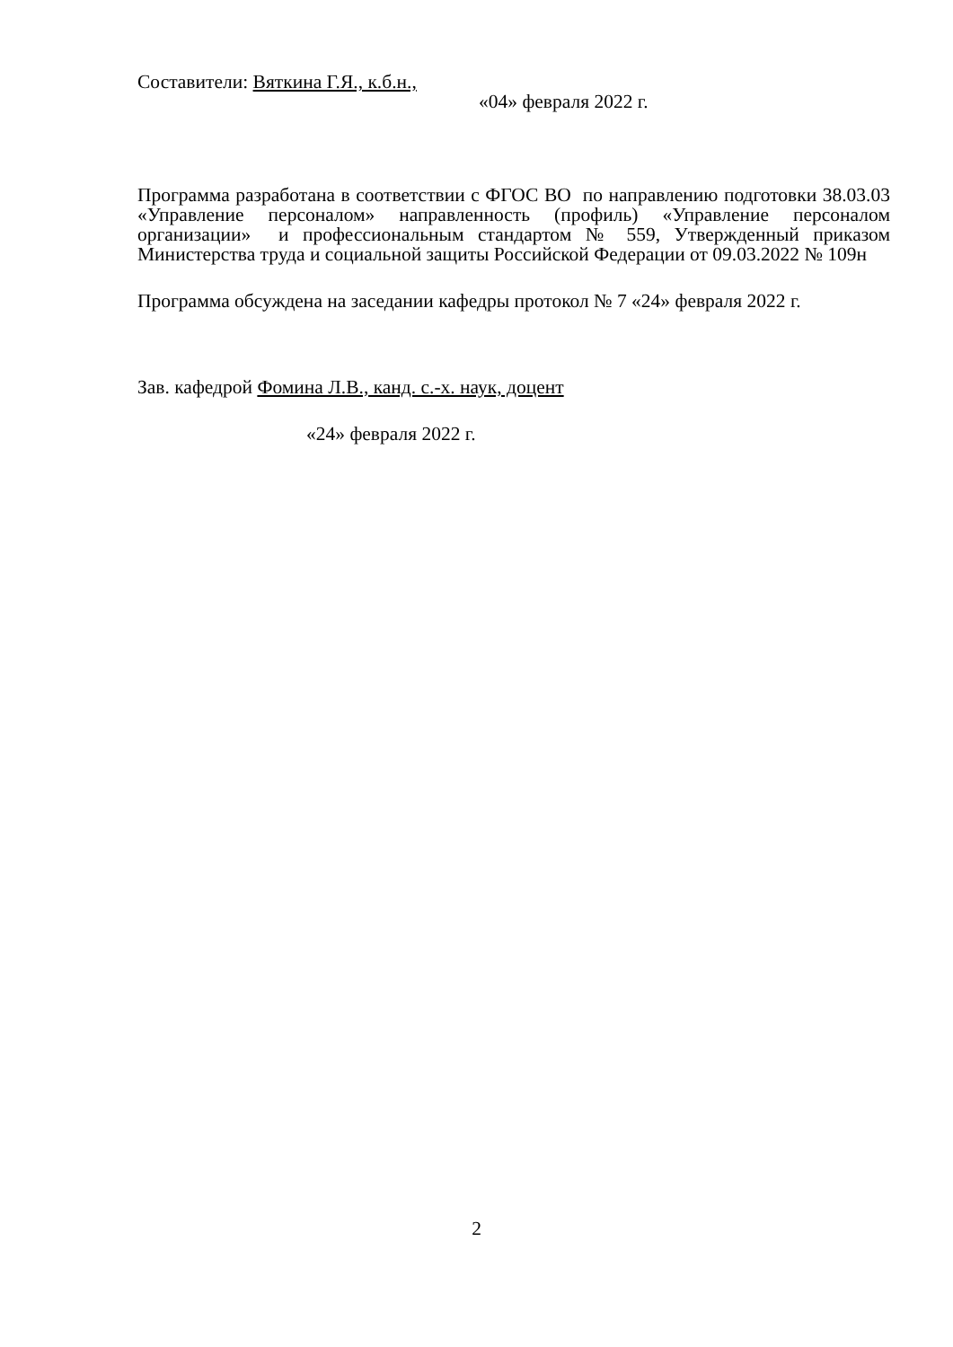Составители: Вяткина Г.Я., к.б.н.,
«04» февраля 2022 г.
Программа разработана в соответствии с ФГОС ВО по направлению подготовки 38.03.03 «Управление персоналом» направленность (профиль) «Управление персоналом организации» и профессиональным стандартом № 559, Утвержденный приказом Министерства труда и социальной защиты Российской Федерации от 09.03.2022 № 109н
Программа обсуждена на заседании кафедры протокол № 7 «24» февраля 2022 г.
Зав. кафедрой Фомина Л.В., канд. с.-х. наук, доцент
«24» февраля 2022 г.
2